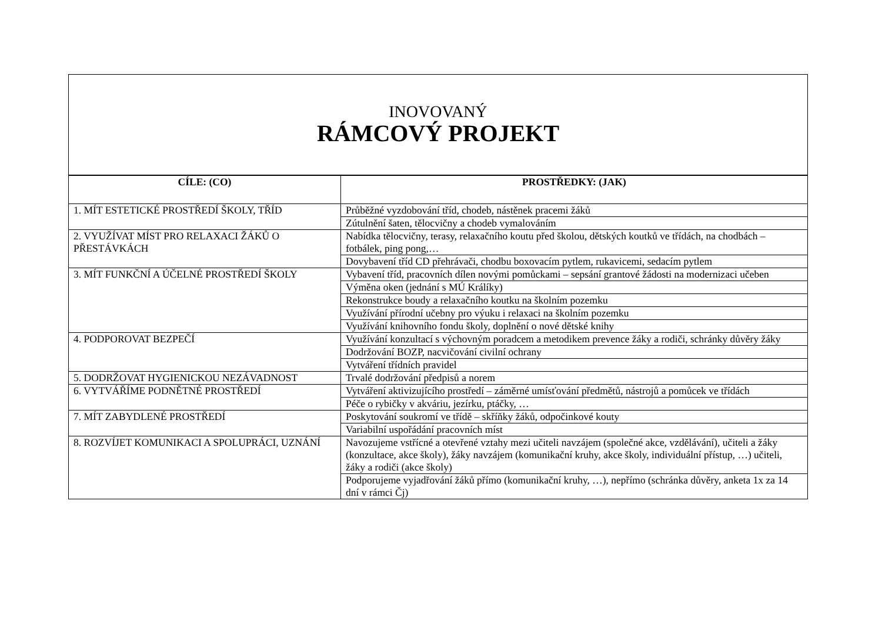INOVOVANÝ
RÁMCOVÝ PROJEKT
| CÍLE: (CO) | PROSTŘEDKY: (JAK) |
| --- | --- |
| 1. MÍT ESTETICKÉ PROSTŘEDÍ ŠKOLY, TŘÍD | Průběžné vyzdobování tříd, chodeb, nástěnek pracemi žáků |
| | Zútulnění šaten, tělocvičny a chodeb vymalováním |
| 2. VYUŽÍVAT MÍST PRO RELAXACI ŽÁKŮ O PŘESTÁVKÁCH | Nabídka tělocvičny, terasy, relaxačního koutu před školou, dětských koutků ve třídách, na chodbách – fotbálek, ping pong,… |
| | Dovybavení tříd CD přehrávači, chodbu boxovacím pytlem, rukavicemi, sedacím pytlem |
| 3. MÍT FUNKČNÍ A ÚČELNÉ PROSTŘEDÍ ŠKOLY | Vybavení tříd, pracovních dílen novými pomůckami – sepsání grantové žádosti na modernizaci učeben |
| | Výměna oken (jednání s MÚ Králíky) |
| | Rekonstrukce boudy a relaxačního koutku na školním pozemku |
| | Využívání přírodní učebny pro výuku i relaxaci na školním pozemku |
| | Využívání knihovního fondu školy, doplnění o nové dětské knihy |
| 4. PODPOROVAT BEZPEČÍ | Využívání konzultací s výchovným poradcem a metodikem prevence žáky a rodiči, schránky důvěry žáky |
| | Dodržování BOZP, nacvičování civilní ochrany |
| | Vytváření třídních pravidel |
| 5. DODRŽOVAT HYGIENICKOU NEZÁVADNOST | Trvalé dodržování předpisů a norem |
| 6. VYTVÁŘÍME PODNĚTNÉ PROSTŘEDÍ | Vytváření aktivizujícího prostředí – záměrné umísťování předmětů, nástrojů a pomůcek ve třídách |
| | Péče o rybičky v akváriu, jezírku, ptáčky, … |
| 7. MÍT ZABYDLENÉ PROSTŘEDÍ | Poskytování soukromí ve třídě – skříňky žáků, odpočinkové kouty |
| | Variabilní uspořádání pracovních míst |
| 8. ROZVÍJET KOMUNIKACI A SPOLUPRÁCI, UZNÁNÍ | Navozujeme vstřícné a otevřené vztahy mezi učiteli navzájem (společné akce, vzdělávání), učiteli a žáky (konzultace, akce školy), žáky navzájem (komunikační kruhy, akce školy, individuální přístup, …) učiteli, žáky a rodiči (akce školy) |
| | Podporujeme vyjadřování žáků přímo (komunikační kruhy, …), nepřímo (schránka důvěry, anketa 1x za 14 dní v rámci Čj) |